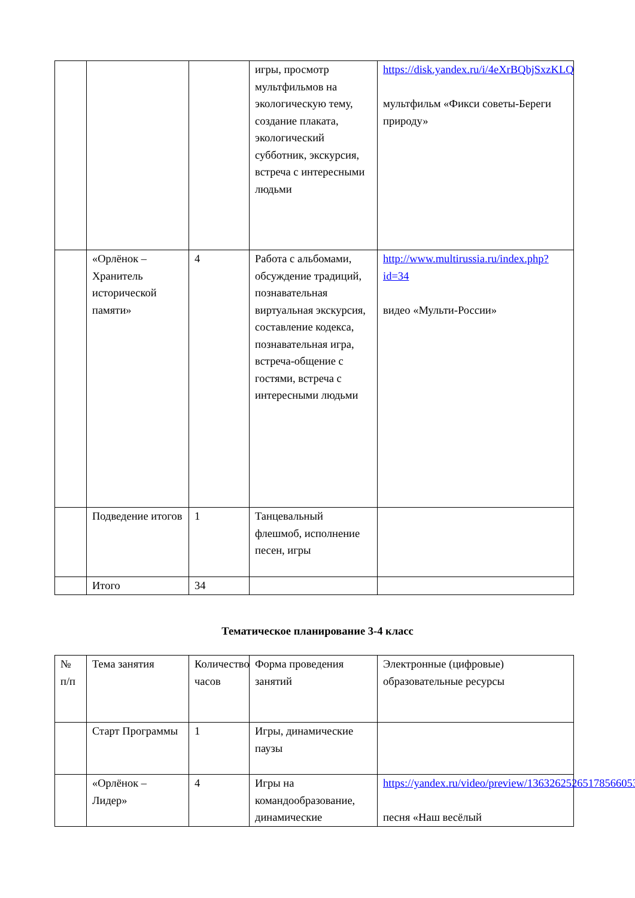| | | | игры, просмотр мультфильмов на экологическую тему, создание плаката, экологический субботник, экскурсия, встреча с интересными людьми | https://disk.yandex.ru/i/4eXrBQbjSxzKLQ мультфильм «Фикси советы-Береги природу» |
| | «Орлёнок – Хранитель исторической памяти» | 4 | Работа с альбомами, обсуждение традиций, познавательная виртуальная экскурсия, составление кодекса, познавательная игра, встреча-общение с гостями, встреча с интересными людьми | http://www.multirussia.ru/index.php?id=34 видео «Мульти-России» |
| | Подведение итогов | 1 | Танцевальный флешмоб, исполнение песен, игры | |
| | Итого | 34 | | |
Тематическое планирование 3-4 класс
| № п/п | Тема занятия | Количество часов | Форма проведения занятий | Электронные (цифровые) образовательные ресурсы |
| | Старт Программы | 1 | Игры, динамические паузы | |
| | «Орлёнок – Лидер» | 4 | Игры на командообразование, динамические | https://yandex.ru/video/preview/13632625265178566053 песня «Наш весёлый |